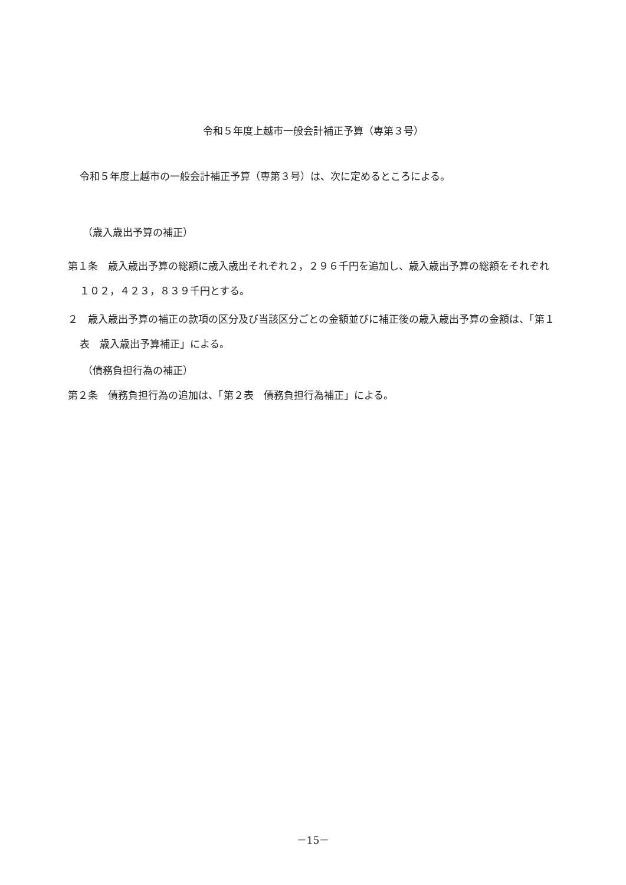令和５年度上越市一般会計補正予算（専第３号）
令和５年度上越市の一般会計補正予算（専第３号）は、次に定めるところによる。
（歳入歳出予算の補正）
第１条　歳入歳出予算の総額に歳入歳出それぞれ２，２９６千円を追加し、歳入歳出予算の総額をそれぞれ １０２，４２３，８３９千円とする。
２　歳入歳出予算の補正の款項の区分及び当該区分ごとの金額並びに補正後の歳入歳出予算の金額は、「第１表　歳入歳出予算補正」による。
（債務負担行為の補正）
第２条　債務負担行為の追加は、「第２表　債務負担行為補正」による。
－15－